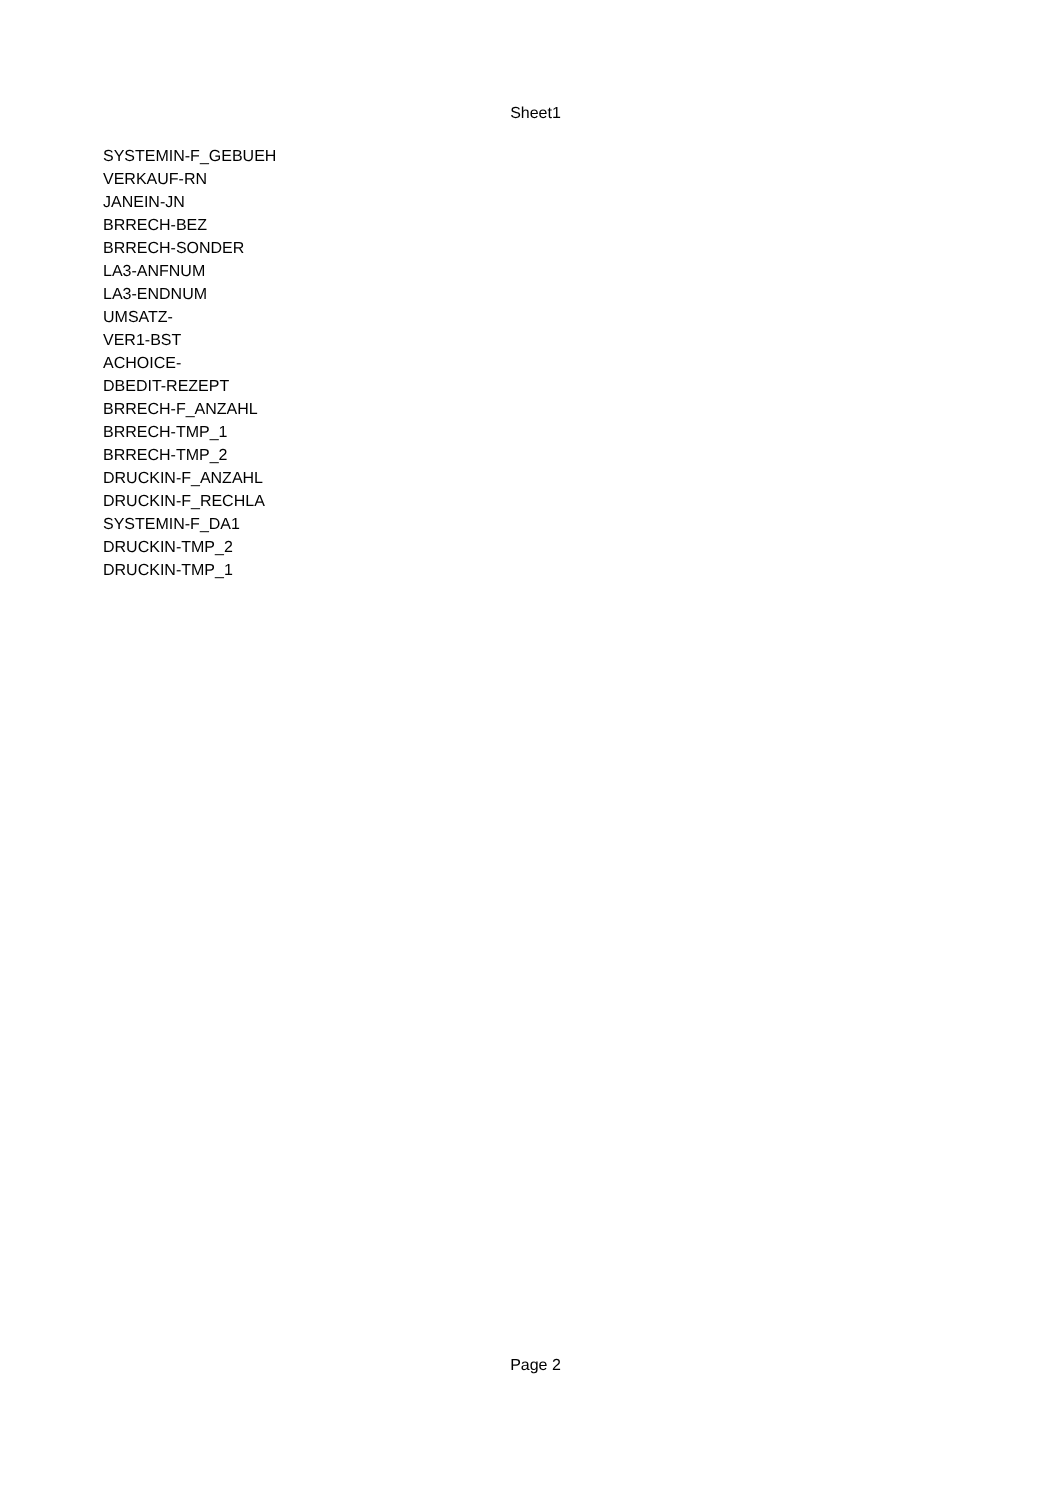Sheet1
| SYSTEMIN-F_GEBUEH |
| VERKAUF-RN |
| JANEIN-JN |
| BRRECH-BEZ |
| BRRECH-SONDER |
| LA3-ANFNUM |
| LA3-ENDNUM |
| UMSATZ- |
| VER1-BST |
| ACHOICE- |
| DBEDIT-REZEPT |
| BRRECH-F_ANZAHL |
| BRRECH-TMP_1 |
| BRRECH-TMP_2 |
| DRUCKIN-F_ANZAHL |
| DRUCKIN-F_RECHLA |
| SYSTEMIN-F_DA1 |
| DRUCKIN-TMP_2 |
| DRUCKIN-TMP_1 |
Page 2